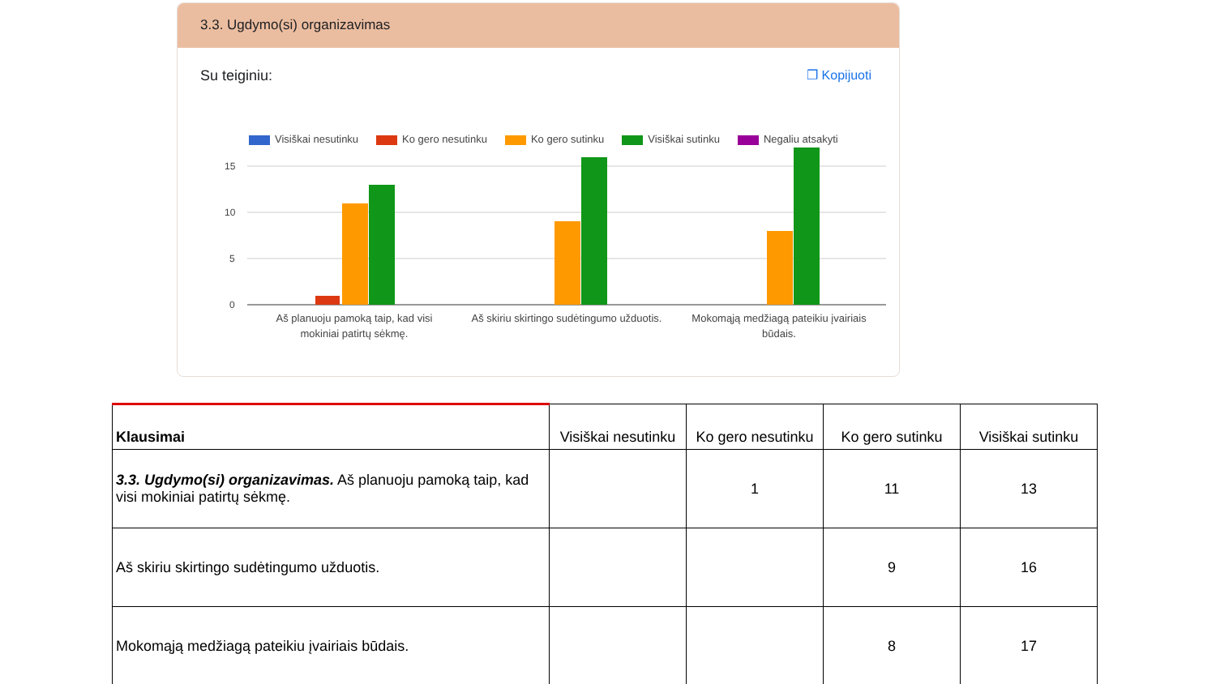3.3. Ugdymo(si) organizavimas
Su teiginiu: ❐ Kopijuoti
Visiškai nesutinku Ko gero nesutinku Ko gero sutinku Visiškai sutinku Negaliu atsakyti
15
10
5
0
Aš planuoju pamoką taip, kad visi
mokiniai patirtų sėkmę.
Aš skiriu skirtingo sudėtingumo užduotis.
Mokomąją medžiagą pateikiu įvairiais
būdais.
| Klausimai | Visiškai nesutinku | Ko gero nesutinku | Ko gero sutinku | Visiškai sutinku |
| --- | --- | --- | --- | --- |
| 3.3. Ugdymo(si) organizavimas. Aš planuoju pamoką taip, kad visi mokiniai patirtų sėkmę. | | 1 | 11 | 13 |
| Aš skiriu skirtingo sudėtingumo užduotis. | | | 9 | 16 |
| Mokomąją medžiagą pateikiu įvairiais būdais. | | | 8 | 17 |